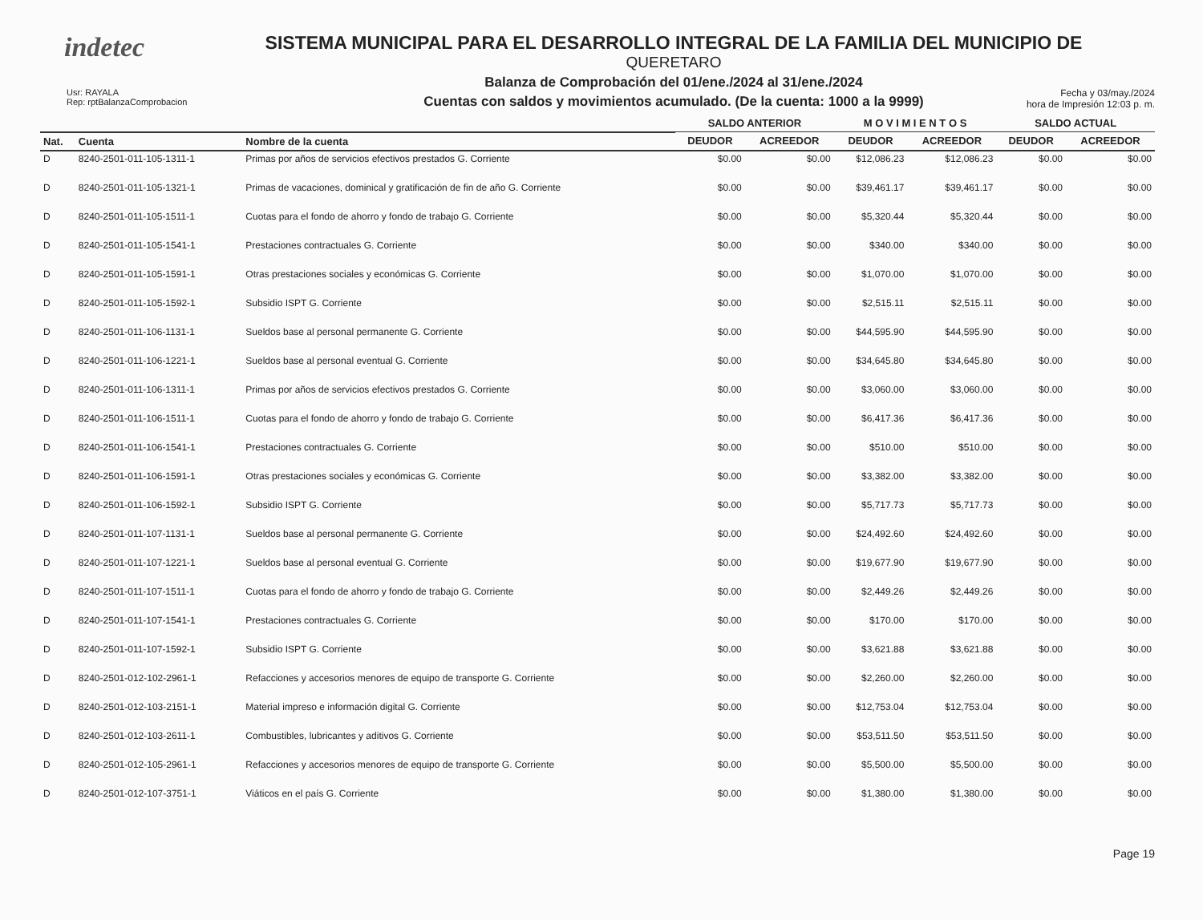indetec
SISTEMA MUNICIPAL PARA EL DESARROLLO INTEGRAL DE LA FAMILIA DEL MUNICIPIO DE
QUERETARO
Balanza de Comprobación del 01/ene./2024 al 31/ene./2024
Cuentas con saldos y movimientos acumulado. (De la cuenta: 1000 a la 9999)
Usr: RAYALA
Rep: rptBalanzaComprobacion
Fecha y 03/may./2024
hora de Impresión 12:03 p. m.
| | | | SALDO ANTERIOR | | M O V I M I E N T O S | | SALDO ACTUAL | |
| --- | --- | --- | --- | --- | --- | --- | --- | --- |
| Nat. | Cuenta | Nombre de la cuenta | DEUDOR | ACREEDOR | DEUDOR | ACREEDOR | DEUDOR | ACREEDOR |
| D | 8240-2501-011-105-1311-1 | Primas por años de servicios efectivos prestados G. Corriente | $0.00 | $0.00 | $12,086.23 | $12,086.23 | $0.00 | $0.00 |
| D | 8240-2501-011-105-1321-1 | Primas de vacaciones, dominical y gratificación de fin de año G. Corriente | $0.00 | $0.00 | $39,461.17 | $39,461.17 | $0.00 | $0.00 |
| D | 8240-2501-011-105-1511-1 | Cuotas para el fondo de ahorro y fondo de trabajo G. Corriente | $0.00 | $0.00 | $5,320.44 | $5,320.44 | $0.00 | $0.00 |
| D | 8240-2501-011-105-1541-1 | Prestaciones contractuales G. Corriente | $0.00 | $0.00 | $340.00 | $340.00 | $0.00 | $0.00 |
| D | 8240-2501-011-105-1591-1 | Otras prestaciones sociales y económicas G. Corriente | $0.00 | $0.00 | $1,070.00 | $1,070.00 | $0.00 | $0.00 |
| D | 8240-2501-011-105-1592-1 | Subsidio ISPT G. Corriente | $0.00 | $0.00 | $2,515.11 | $2,515.11 | $0.00 | $0.00 |
| D | 8240-2501-011-106-1131-1 | Sueldos base al personal permanente G. Corriente | $0.00 | $0.00 | $44,595.90 | $44,595.90 | $0.00 | $0.00 |
| D | 8240-2501-011-106-1221-1 | Sueldos base al personal eventual G. Corriente | $0.00 | $0.00 | $34,645.80 | $34,645.80 | $0.00 | $0.00 |
| D | 8240-2501-011-106-1311-1 | Primas por años de servicios efectivos prestados G. Corriente | $0.00 | $0.00 | $3,060.00 | $3,060.00 | $0.00 | $0.00 |
| D | 8240-2501-011-106-1511-1 | Cuotas para el fondo de ahorro y fondo de trabajo G. Corriente | $0.00 | $0.00 | $6,417.36 | $6,417.36 | $0.00 | $0.00 |
| D | 8240-2501-011-106-1541-1 | Prestaciones contractuales G. Corriente | $0.00 | $0.00 | $510.00 | $510.00 | $0.00 | $0.00 |
| D | 8240-2501-011-106-1591-1 | Otras prestaciones sociales y económicas G. Corriente | $0.00 | $0.00 | $3,382.00 | $3,382.00 | $0.00 | $0.00 |
| D | 8240-2501-011-106-1592-1 | Subsidio ISPT G. Corriente | $0.00 | $0.00 | $5,717.73 | $5,717.73 | $0.00 | $0.00 |
| D | 8240-2501-011-107-1131-1 | Sueldos base al personal permanente G. Corriente | $0.00 | $0.00 | $24,492.60 | $24,492.60 | $0.00 | $0.00 |
| D | 8240-2501-011-107-1221-1 | Sueldos base al personal eventual G. Corriente | $0.00 | $0.00 | $19,677.90 | $19,677.90 | $0.00 | $0.00 |
| D | 8240-2501-011-107-1511-1 | Cuotas para el fondo de ahorro y fondo de trabajo G. Corriente | $0.00 | $0.00 | $2,449.26 | $2,449.26 | $0.00 | $0.00 |
| D | 8240-2501-011-107-1541-1 | Prestaciones contractuales G. Corriente | $0.00 | $0.00 | $170.00 | $170.00 | $0.00 | $0.00 |
| D | 8240-2501-011-107-1592-1 | Subsidio ISPT G. Corriente | $0.00 | $0.00 | $3,621.88 | $3,621.88 | $0.00 | $0.00 |
| D | 8240-2501-012-102-2961-1 | Refacciones y accesorios menores de equipo de transporte G. Corriente | $0.00 | $0.00 | $2,260.00 | $2,260.00 | $0.00 | $0.00 |
| D | 8240-2501-012-103-2151-1 | Material impreso e información digital G. Corriente | $0.00 | $0.00 | $12,753.04 | $12,753.04 | $0.00 | $0.00 |
| D | 8240-2501-012-103-2611-1 | Combustibles, lubricantes y aditivos G. Corriente | $0.00 | $0.00 | $53,511.50 | $53,511.50 | $0.00 | $0.00 |
| D | 8240-2501-012-105-2961-1 | Refacciones y accesorios menores de equipo de transporte G. Corriente | $0.00 | $0.00 | $5,500.00 | $5,500.00 | $0.00 | $0.00 |
| D | 8240-2501-012-107-3751-1 | Viáticos en el país G. Corriente | $0.00 | $0.00 | $1,380.00 | $1,380.00 | $0.00 | $0.00 |
Page 19